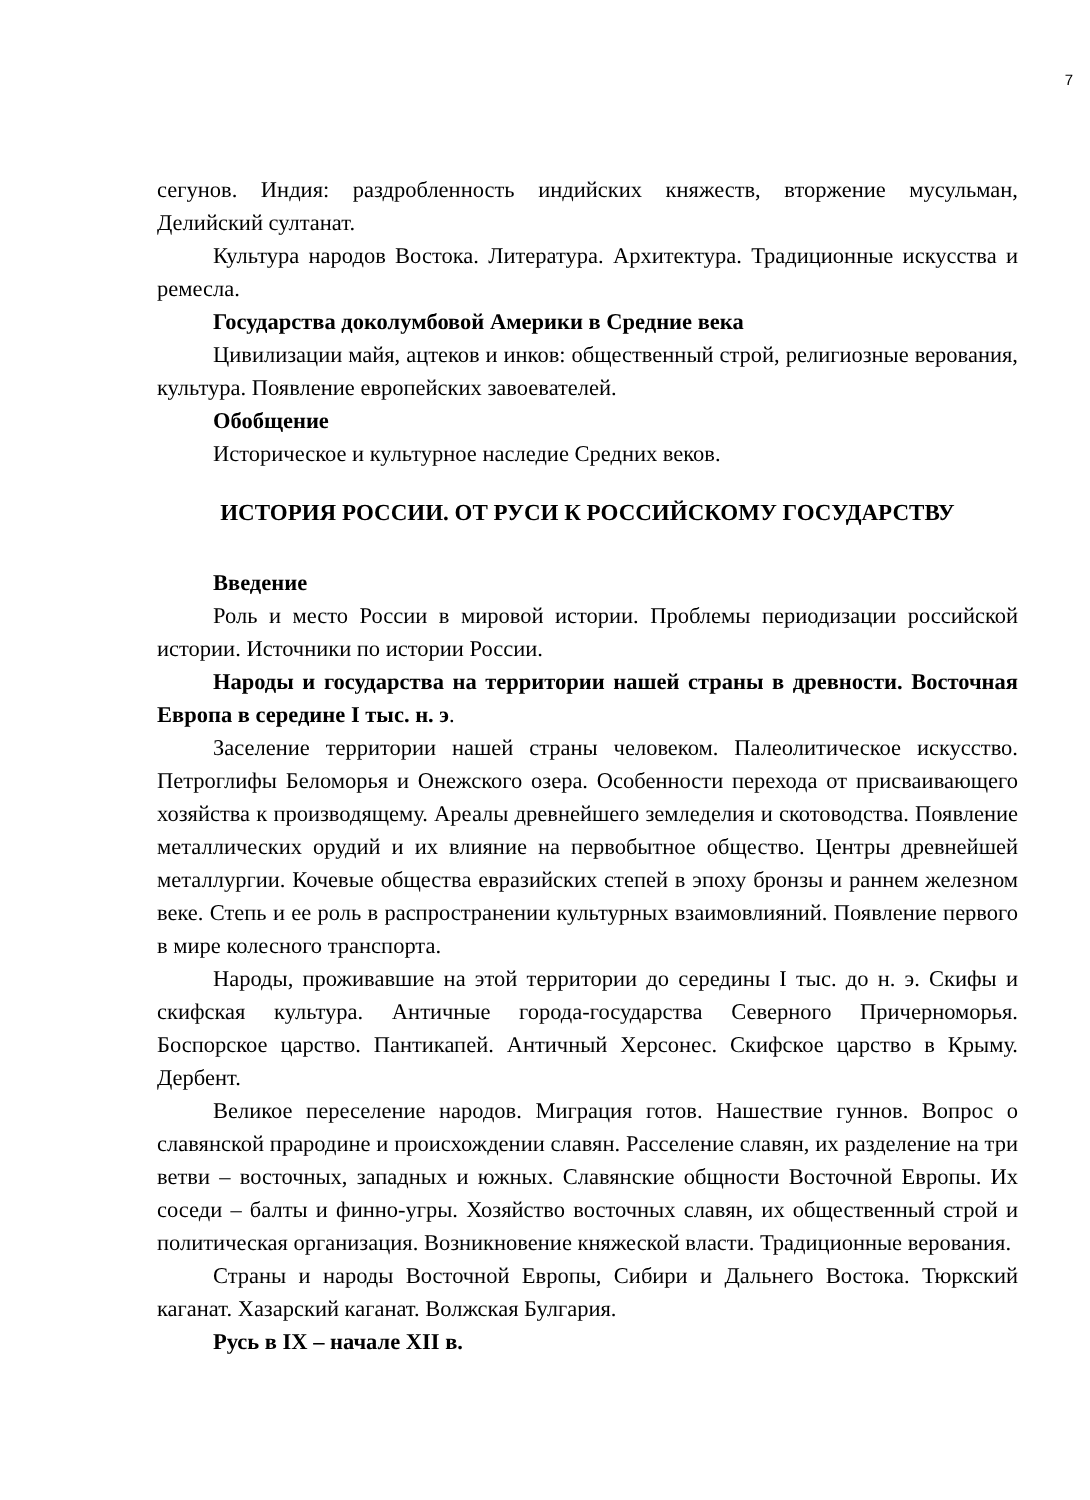7
сегунов. Индия: раздробленность индийских княжеств, вторжение мусульман, Делийский султанат.
Культура народов Востока. Литература. Архитектура. Традиционные искусства и ремесла.
Государства доколумбовой Америки в Средние века
Цивилизации майя, ацтеков и инков: общественный строй, религиозные верования, культура. Появление европейских завоевателей.
Обобщение
Историческое и культурное наследие Средних веков.
ИСТОРИЯ РОССИИ. ОТ РУСИ К РОССИЙСКОМУ ГОСУДАРСТВУ
Введение
Роль и место России в мировой истории. Проблемы периодизации российской истории. Источники по истории России.
Народы и государства на территории нашей страны в древности. Восточная Европа в середине I тыс. н. э.
Заселение территории нашей страны человеком. Палеолитическое искусство. Петроглифы Беломорья и Онежского озера. Особенности перехода от присваивающего хозяйства к производящему. Ареалы древнейшего земледелия и скотоводства. Появление металлических орудий и их влияние на первобытное общество. Центры древнейшей металлургии. Кочевые общества евразийских степей в эпоху бронзы и раннем железном веке. Степь и ее роль в распространении культурных взаимовлияний. Появление первого в мире колесного транспорта.
Народы, проживавшие на этой территории до середины I тыс. до н. э. Скифы и скифская культура. Античные города-государства Северного Причерноморья. Боспорское царство. Пантикапей. Античный Херсонес. Скифское царство в Крыму. Дербент.
Великое переселение народов. Миграция готов. Нашествие гуннов. Вопрос о славянской прародине и происхождении славян. Расселение славян, их разделение на три ветви – восточных, западных и южных. Славянские общности Восточной Европы. Их соседи – балты и финно-угры. Хозяйство восточных славян, их общественный строй и политическая организация. Возникновение княжеской власти. Традиционные верования.
Страны и народы Восточной Европы, Сибири и Дальнего Востока. Тюркский каганат. Хазарский каганат. Волжская Булгария.
Русь в IX – начале XII в.